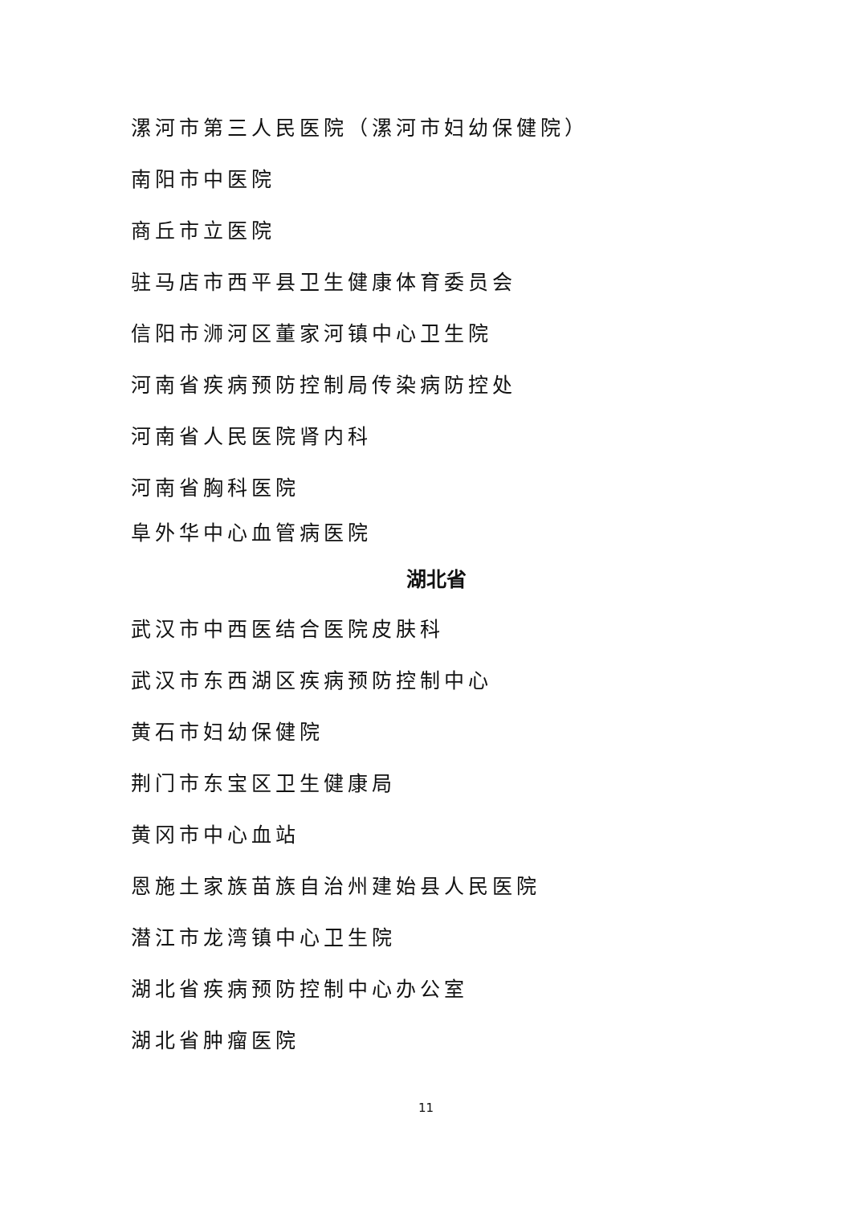漯河市第三人民医院（漯河市妇幼保健院）
南阳市中医院
商丘市立医院
驻马店市西平县卫生健康体育委员会
信阳市浉河区董家河镇中心卫生院
河南省疾病预防控制局传染病防控处
河南省人民医院肾内科
河南省胸科医院
阜外华中心血管病医院
湖北省
武汉市中西医结合医院皮肤科
武汉市东西湖区疾病预防控制中心
黄石市妇幼保健院
荆门市东宝区卫生健康局
黄冈市中心血站
恩施土家族苗族自治州建始县人民医院
潜江市龙湾镇中心卫生院
湖北省疾病预防控制中心办公室
湖北省肿瘤医院
11